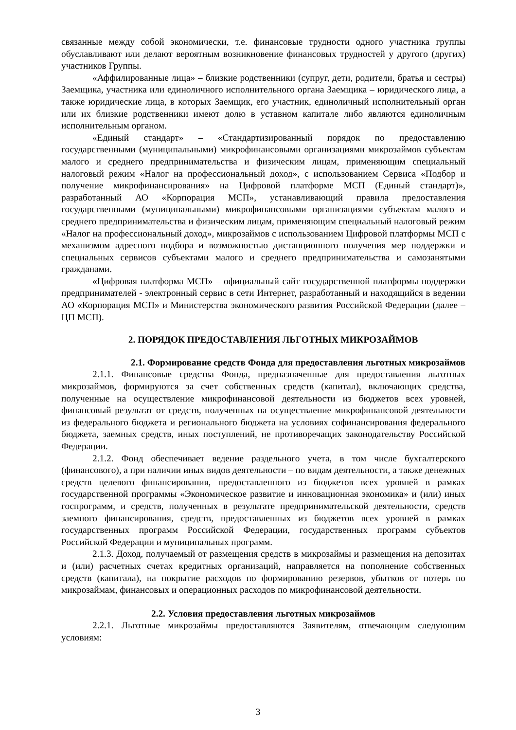связанные между собой экономически, т.е. финансовые трудности одного участника группы обуславливают или делают вероятным возникновение финансовых трудностей у другого (других) участников Группы.
«Аффилированные лица» – близкие родственники (супруг, дети, родители, братья и сестры) Заемщика, участника или единоличного исполнительного органа Заемщика – юридического лица, а также юридические лица, в которых Заемщик, его участник, единоличный исполнительный орган или их близкие родственники имеют долю в уставном капитале либо являются единоличным исполнительным органом.
«Единый стандарт» – «Стандартизированный порядок по предоставлению государственными (муниципальными) микрофинансовыми организациями микрозаймов субъектам малого и среднего предпринимательства и физическим лицам, применяющим специальный налоговый режим «Налог на профессиональный доход», с использованием Сервиса «Подбор и получение микрофинансирования» на Цифровой платформе МСП (Единый стандарт)», разработанный АО «Корпорация МСП», устанавливающий правила предоставления государственными (муниципальными) микрофинансовыми организациями субъектам малого и среднего предпринимательства и физическим лицам, применяющим специальный налоговый режим «Налог на профессиональный доход», микрозаймов с использованием Цифровой платформы МСП с механизмом адресного подбора и возможностью дистанционного получения мер поддержки и специальных сервисов субъектами малого и среднего предпринимательства и самозанятыми гражданами.
«Цифровая платформа МСП» – официальный сайт государственной платформы поддержки предпринимателей - электронный сервис в сети Интернет, разработанный и находящийся в ведении АО «Корпорация МСП» и Министерства экономического развития Российской Федерации (далее – ЦП МСП).
2. ПОРЯДОК ПРЕДОСТАВЛЕНИЯ ЛЬГОТНЫХ МИКРОЗАЙМОВ
2.1. Формирование средств Фонда для предоставления льготных микрозаймов
2.1.1. Финансовые средства Фонда, предназначенные для предоставления льготных микрозаймов, формируются за счет собственных средств (капитал), включающих средства, полученные на осуществление микрофинансовой деятельности из бюджетов всех уровней, финансовый результат от средств, полученных на осуществление микрофинансовой деятельности из федерального бюджета и регионального бюджета на условиях софинансирования федерального бюджета, заемных средств, иных поступлений, не противоречащих законодательству Российской Федерации.
2.1.2. Фонд обеспечивает ведение раздельного учета, в том числе бухгалтерского (финансового), а при наличии иных видов деятельности – по видам деятельности, а также денежных средств целевого финансирования, предоставленного из бюджетов всех уровней в рамках государственной программы «Экономическое развитие и инновационная экономика» и (или) иных госпрограмм, и средств, полученных в результате предпринимательской деятельности, средств заемного финансирования, средств, предоставленных из бюджетов всех уровней в рамках государственных программ Российской Федерации, государственных программ субъектов Российской Федерации и муниципальных программ.
2.1.3. Доход, получаемый от размещения средств в микрозаймы и размещения на депозитах и (или) расчетных счетах кредитных организаций, направляется на пополнение собственных средств (капитала), на покрытие расходов по формированию резервов, убытков от потерь по микрозаймам, финансовых и операционных расходов по микрофинансовой деятельности.
2.2. Условия предоставления льготных микрозаймов
2.2.1. Льготные микрозаймы предоставляются Заявителям, отвечающим следующим условиям:
3